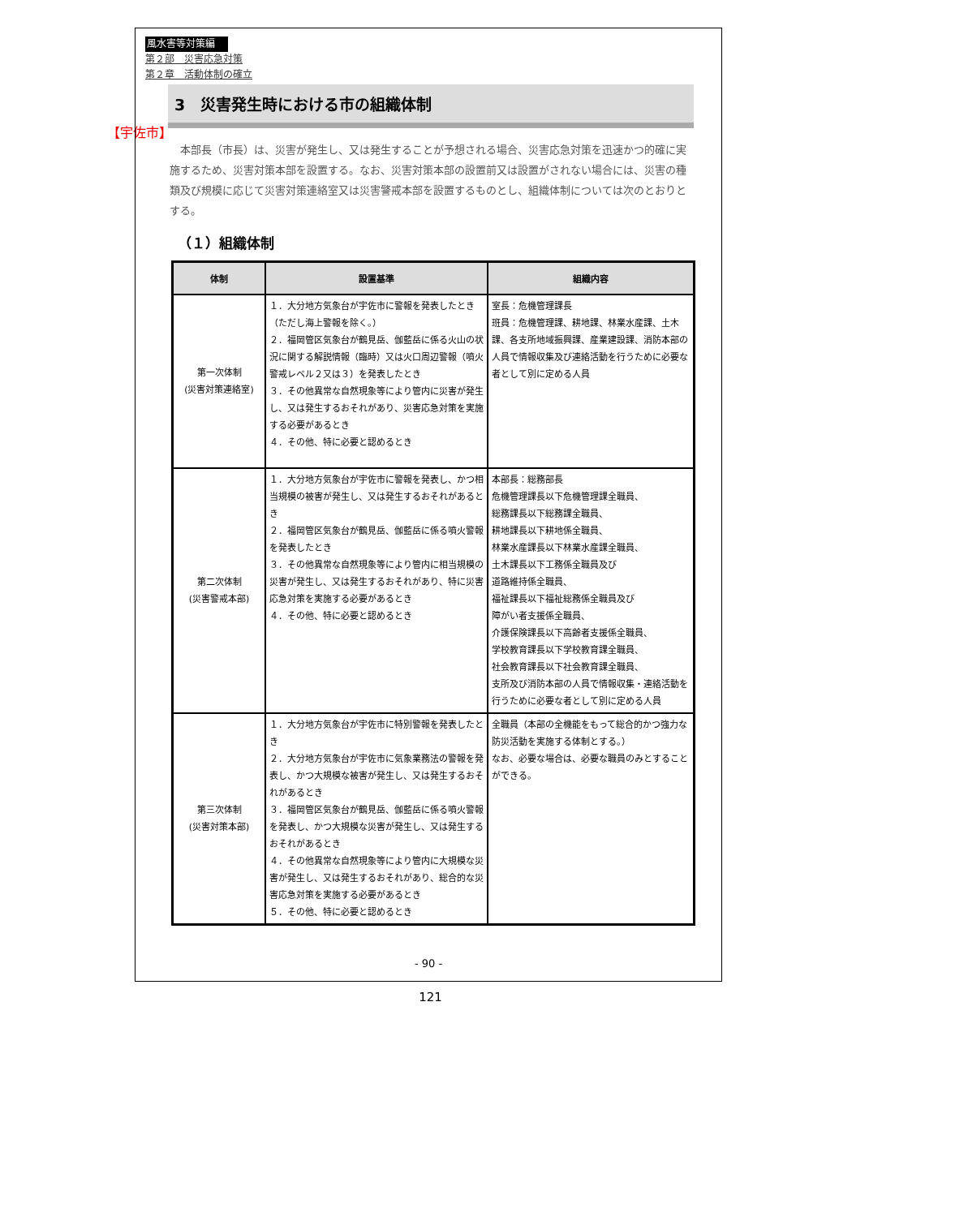【宇佐市】
風水害等対策編
第２部　災害応急対策
第２章　活動体制の確立
3　災害発生時における市の組織体制
本部長（市長）は、災害が発生し、又は発生することが予想される場合、災害応急対策を迅速かつ的確に実施するため、災害対策本部を設置する。なお、災害対策本部の設置前又は設置がされない場合には、災害の種類及び規模に応じて災害対策連絡室又は災害警戒本部を設置するものとし、組織体制については次のとおりとする。
（１）組織体制
| 体制 | 設置基準 | 組織内容 |
| --- | --- | --- |
| 第一次体制 (災害対策連絡室) | １．大分地方気象台が宇佐市に警報を発表したとき（ただし海上警報を除く。） ２．福岡管区気象台が鶴見岳、伽藍岳に係る火山の状況に関する解説情報（臨時）又は火口周辺警報（噴火警戒レベル２又は３）を発表したとき ３．その他異常な自然現象等により管内に災害が発生し、又は発生するおそれがあり、災害応急対策を実施する必要があるとき ４．その他、特に必要と認めるとき | 室長：危機管理課長 班員：危機管理課、耕地課、林業水産課、土木課、各支所地域振興課、産業建設課、消防本部の人員で情報収集及び連絡活動を行うために必要な者として別に定める人員 |
| 第二次体制 (災害警戒本部) | １．大分地方気象台が宇佐市に警報を発表し、かつ相当規模の被害が発生し、又は発生するおそれがあるとき ２．福岡管区気象台が鶴見岳、伽藍岳に係る噴火警報を発表したとき ３．その他異常な自然現象等により管内に相当規模の災害が発生し、又は発生するおそれがあり、特に災害応急対策を実施する必要があるとき ４．その他、特に必要と認めるとき | 本部長：総務部長 危機管理課長以下危機管理課全職員、 総務課長以下総務課全職員、 耕地課長以下耕地係全職員、 林業水産課長以下林業水産課全職員、 土木課長以下工務係全職員及び 道路維持係全職員、 福祉課長以下福祉総務係全職員及び 障がい者支援係全職員、 介護保険課長以下高齢者支援係全職員、 学校教育課長以下学校教育課全職員、 社会教育課長以下社会教育課全職員、 支所及び消防本部の人員で情報収集・連絡活動を行うために必要な者として別に定める人員 |
| 第三次体制 (災害対策本部) | １．大分地方気象台が宇佐市に特別警報を発表したとき ２．大分地方気象台が宇佐市に気象業務法の警報を発表し、かつ大規模な被害が発生し、又は発生するおそれがあるとき ３．福岡管区気象台が鶴見岳、伽藍岳に係る噴火警報を発表し、かつ大規模な災害が発生し、又は発生するおそれがあるとき ４．その他異常な自然現象等により管内に大規模な災害が発生し、又は発生するおそれがあり、総合的な災害応急対策を実施する必要があるとき ５．その他、特に必要と認めるとき | 全職員（本部の全機能をもって総合的かつ強力な防災活動を実施する体制とする。） なお、必要な場合は、必要な職員のみとすることができる。 |
- 90 -
121